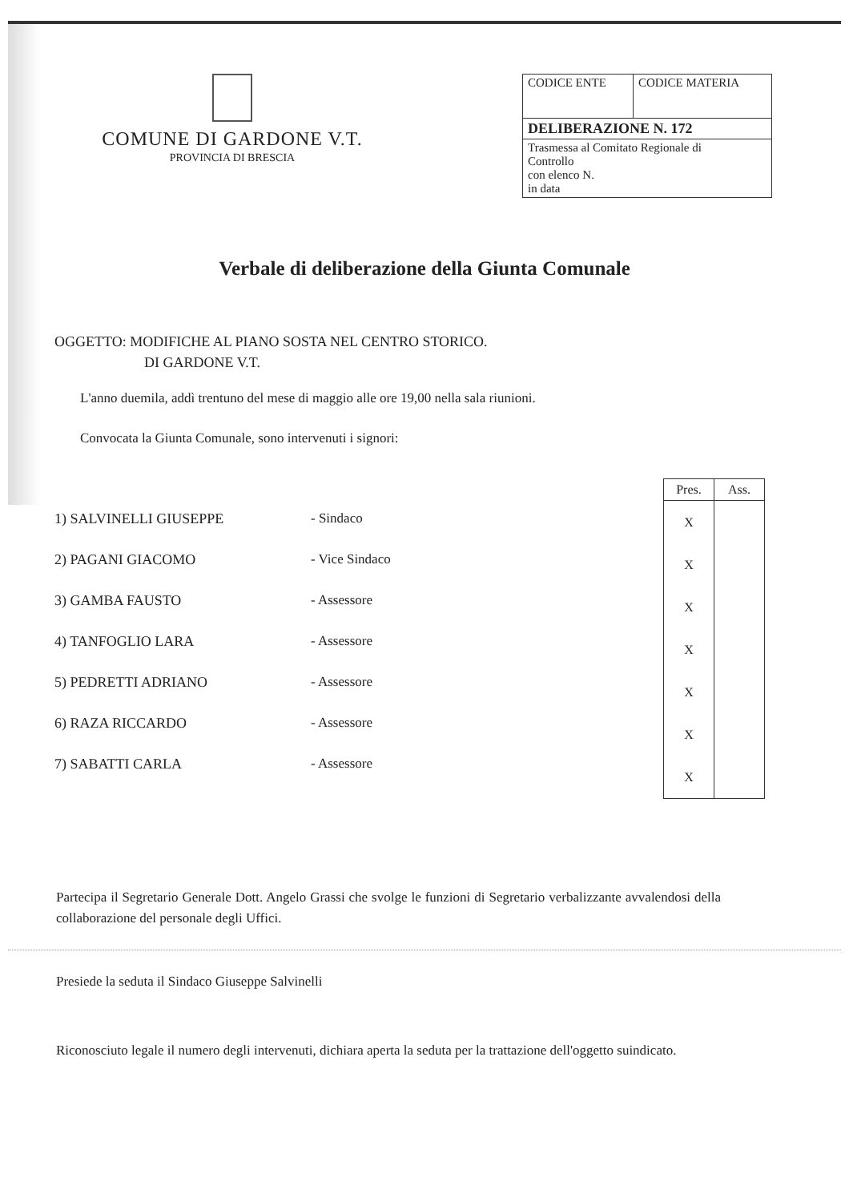COMUNE DI GARDONE V.T.
PROVINCIA DI BRESCIA
| CODICE ENTE | CODICE MATERIA |
| DELIBERAZIONE N. 172 | |
| Trasmessa al Comitato Regionale di Controllo con elenco N. in data | |
Verbale di deliberazione della Giunta Comunale
OGGETTO: MODIFICHE AL PIANO SOSTA NEL CENTRO STORICO.
DI GARDONE V.T.
L'anno duemila, addì trentuno del mese di maggio alle ore 19,00 nella sala riunioni.
Convocata la Giunta Comunale, sono intervenuti i signori:
1) SALVINELLI GIUSEPPE
2) PAGANI GIACOMO
3) GAMBA FAUSTO
4) TANFOGLIO LARA
5) PEDRETTI ADRIANO
6) RAZA RICCARDO
7) SABATTI CARLA
- Sindaco
- Vice Sindaco
- Assessore
- Assessore
- Assessore
- Assessore
- Assessore
| Pres. | Ass. |
| --- | --- |
| X | |
| X | |
| X | |
| X | |
| X | |
| X | |
| X | |
Partecipa il Segretario Generale Dott. Angelo Grassi che svolge le funzioni di Segretario verbalizzante avvalendosi della collaborazione del personale degli Uffici.
Presiede la seduta il Sindaco Giuseppe Salvinelli
Riconosciuto legale il numero degli intervenuti, dichiara aperta la seduta per la trattazione dell'oggetto suindicato.